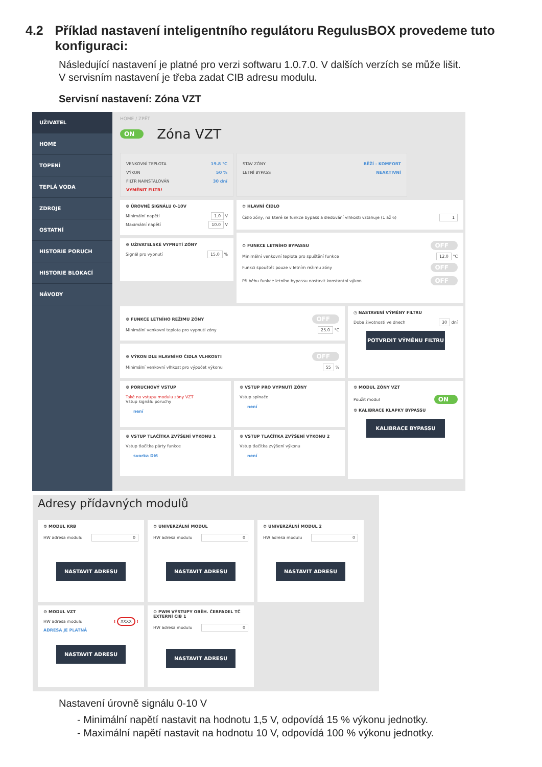4.2 Příklad nastavení inteligentního regulátoru RegulusBOX provedeme tuto konfiguraci:
Následující nastavení je platné pro verzi softwaru 1.0.7.0. V dalších verzích se může lišit.
V servisním nastavení je třeba zadat CIB adresu modulu.
Servisní nastavení: Zóna VZT
UŽIVATEL
HOME
TOPENÍ
TEPLÁ VODA
ZDROJE
OSTATNÍ
HISTORIE PORUCH
HISTORIE BLOKACÍ
NÁVODY
HOME / ZPĚT
ON Zóna VZT
VENKOVNÍ TEPLOTA 19.8 °C
VÝKON 50 %
FILTR NAINSTALOVÁN 30 dní
VYMĚNIT FILTR!
STAV ZÓNY BĚŽÍ - KOMFORT
LETNÍ BYPASS NEAKTIVNÍ
⚙ ÚROVNĚ SIGNÁLU 0-10V
Minimální napětí 1.0 V
Maximální napětí 10.0 V
⚙ UŽIVATELSKÉ VYPNUTÍ ZÓNY
Signál pro vypnutí 15.0 %
⚙ HLAVNÍ ČIDLO
Číslo zóny, na které se funkce bypass a sledování vlhkosti vztahuje (1 až 6) 1
⚙ FUNKCE LETNÍHO BYPASSU
OFF
Minimální venkovní teplota pro spuštění funkce 12.0 °C
Funkci spouštět pouze v letním režimu zóny OFF
Při běhu funkce letního bypassu nastavit konstantní výkon OFF
⚙ FUNKCE LETNÍHO REŽIMU ZÓNY
OFF
Minimální venkovní teplota pro vypnutí zóny 25.0 °C
⚙ VÝKON DLE HLAVNÍHO ČIDLA VLHKOSTI
OFF
Minimální venkovní vlhkost pro výpočet výkonu 55 %
◷ NASTAVENÍ VÝMĚNY FILTRU
Doba životnosti ve dnech 30 dní
POTVRDIT VÝMĚNU FILTRU
⚙ PORUCHOVÝ VSTUP
Také na vstupu modulu zóny VZT
Vstup signálu poruchy
není
⚙ VSTUP PRO VYPNUTÍ ZÓNY
Vstup spínače
není
⚙ VSTUP TLAČÍTKA ZVÝŠENÍ VÝKONU 1
Vstup tlačítka párty funkce
svorka DI6
⚙ VSTUP TLAČÍTKA ZVÝŠENÍ VÝKONU 2
Vstup tlačítka zvýšení výkonu
není
⚙ MODUL ZÓNY VZT
Použít modul ON
⚙ KALIBRACE KLAPKY BYPASSU
KALIBRACE BYPASSU
Adresy přídavných modulů
⚙ MODUL KRB
HW adresa modulu 0
NASTAVIT ADRESU
⚙ UNIVERZÁLNÍ MODUL
HW adresa modulu 0
NASTAVIT ADRESU
⚙ UNIVERZÁLNÍ MODUL 2
HW adresa modulu 0
NASTAVIT ADRESU
⚙ MODUL VZT
HW adresa modulu ! XXXX !
ADRESA JE PLATNÁ
NASTAVIT ADRESU
⚙ PWM VÝSTUPY OBĚH. ČERPADEL TČ
EXTERNÍ CIB 1
HW adresa modulu 0
NASTAVIT ADRESU
Nastavení úrovně signálu 0-10 V
- Minimální napětí nastavit na hodnotu 1,5 V, odpovídá 15 % výkonu jednotky.
- Maximální napětí nastavit na hodnotu 10 V, odpovídá 100 % výkonu jednotky.